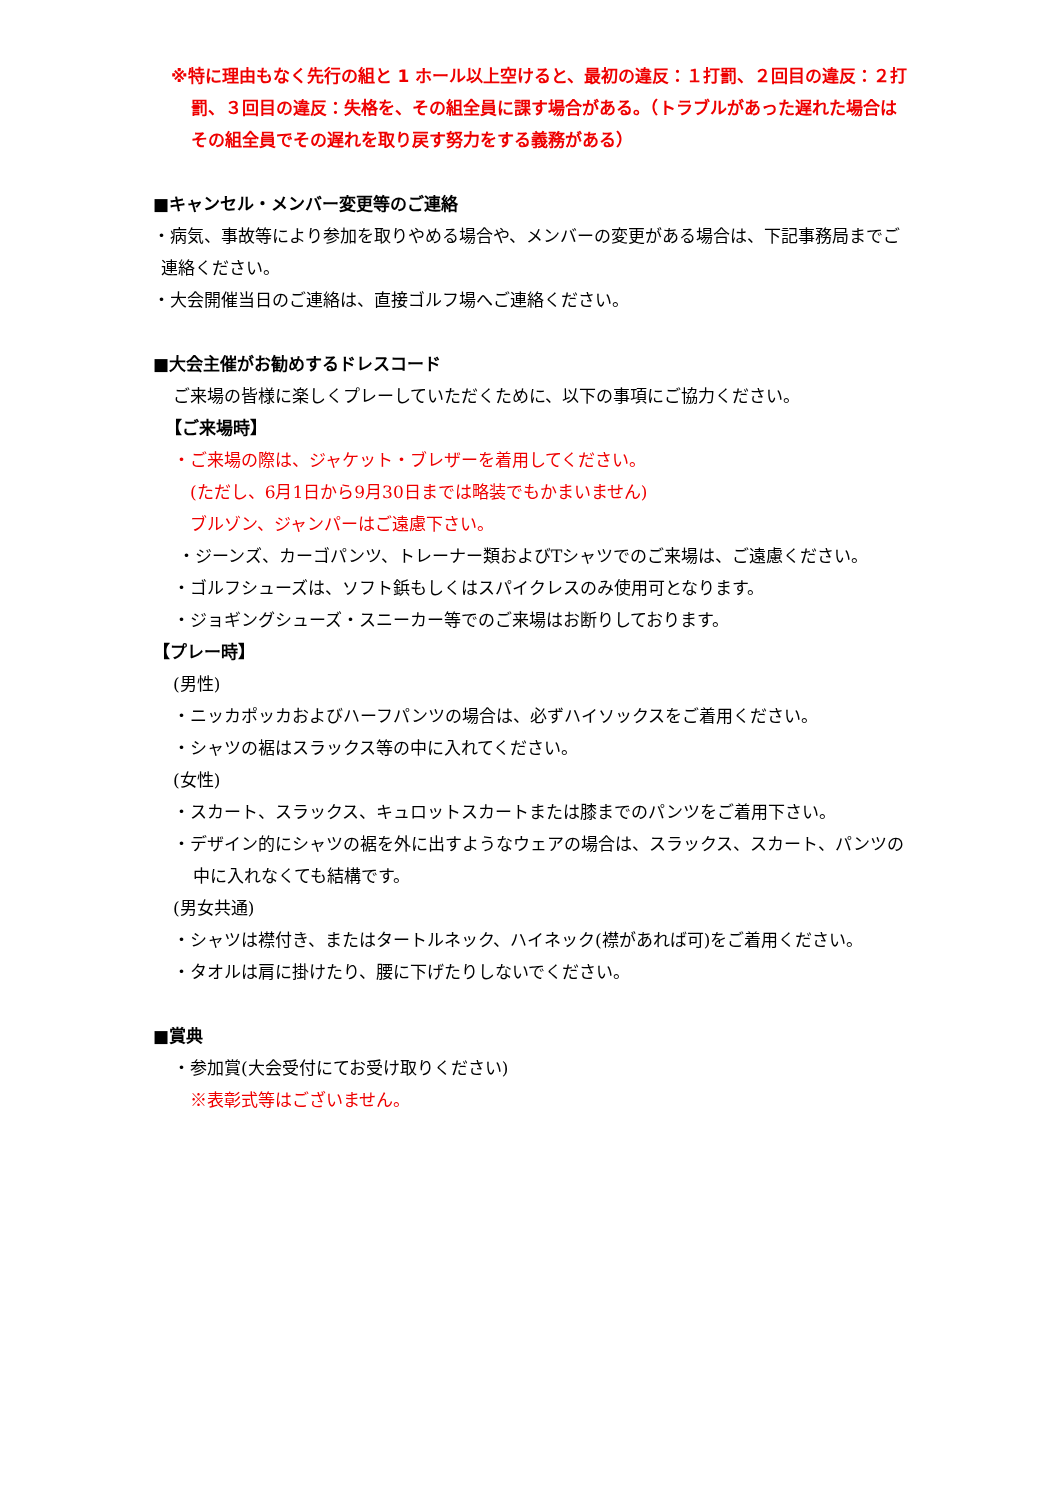※特に理由もなく先行の組と 1 ホール以上空けると、最初の違反：１打罰、２回目の違反：２打罰、３回目の違反：失格を、その組全員に課す場合がある。（トラブルがあった遅れた場合はその組全員でその遅れを取り戻す努力をする義務がある）
■キャンセル・メンバー変更等のご連絡
・病気、事故等により参加を取りやめる場合や、メンバーの変更がある場合は、下記事務局までご連絡ください。
・大会開催当日のご連絡は、直接ゴルフ場へご連絡ください。
■大会主催がお勧めするドレスコード
ご来場の皆様に楽しくプレーしていただくために、以下の事項にご協力ください。
【ご来場時】
・ご来場の際は、ジャケット・ブレザーを着用してください。
(ただし、6月1日から9月30日までは略装でもかまいません)
ブルゾン、ジャンパーはご遠慮下さい。
・ジーンズ、カーゴパンツ、トレーナー類およびTシャツでのご来場は、ご遠慮ください。
・ゴルフシューズは、ソフト鋲もしくはスパイクレスのみ使用可となります。
・ジョギングシューズ・スニーカー等でのご来場はお断りしております。
【プレー時】
(男性)
・ニッカポッカおよびハーフパンツの場合は、必ずハイソックスをご着用ください。
・シャツの裾はスラックス等の中に入れてください。
(女性)
・スカート、スラックス、キュロットスカートまたは膝までのパンツをご着用下さい。
・デザイン的にシャツの裾を外に出すようなウェアの場合は、スラックス、スカート、パンツの中に入れなくても結構です。
(男女共通)
・シャツは襟付き、またはタートルネック、ハイネック(襟があれば可)をご着用ください。
・タオルは肩に掛けたり、腰に下げたりしないでください。
■賞典
・参加賞(大会受付にてお受け取りください)
※表彰式等はございません。